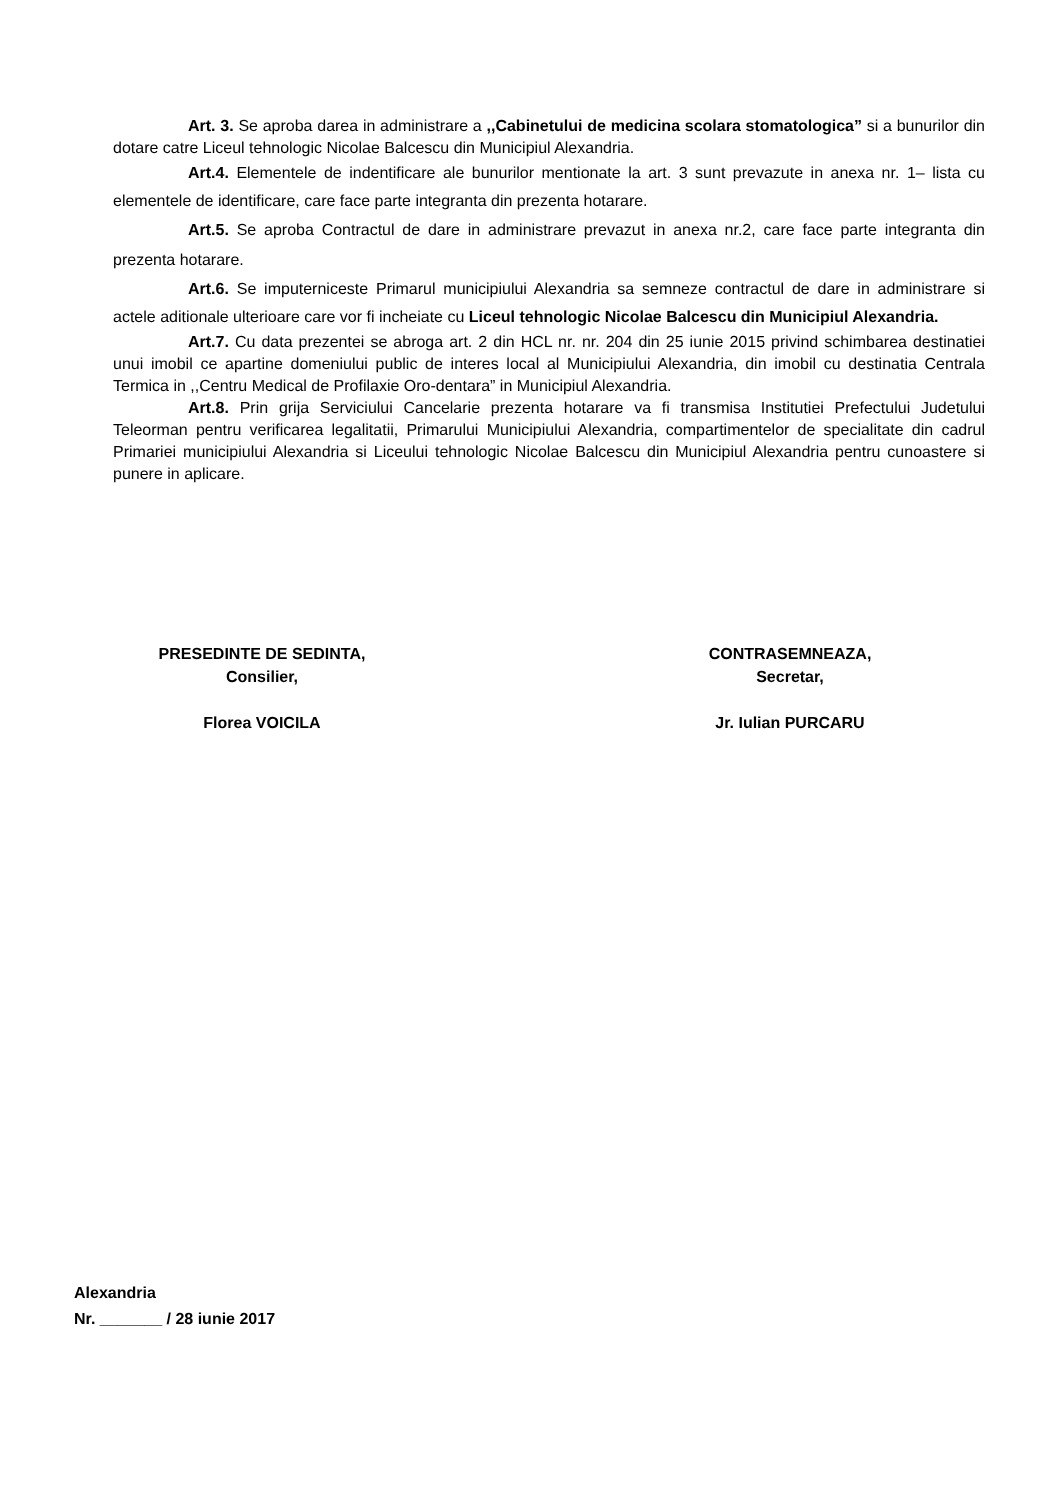Art. 3. Se aproba darea in administrare a ,,Cabinetului de medicina scolara stomatologica” si a bunurilor din dotare catre Liceul tehnologic Nicolae Balcescu din Municipiul Alexandria.
Art.4. Elementele de indentificare ale bunurilor mentionate la art. 3 sunt prevazute in anexa nr. 1– lista cu elementele de identificare, care face parte integranta din prezenta hotarare.
Art.5. Se aproba Contractul de dare in administrare prevazut in anexa nr.2, care face parte integranta din prezenta hotarare.
Art.6. Se imputerniceste Primarul municipiului Alexandria sa semneze contractul de dare in administrare si actele aditionale ulterioare care vor fi incheiate cu Liceul tehnologic Nicolae Balcescu din Municipiul Alexandria.
Art.7. Cu data prezentei se abroga art. 2 din HCL nr. nr. 204 din 25 iunie 2015 privind schimbarea destinatiei unui imobil ce apartine domeniului public de interes local al Municipiului Alexandria, din imobil cu destinatia Centrala Termica in ,,Centru Medical de Profilaxie Oro-dentara” in Municipiul Alexandria.
Art.8. Prin grija Serviciului Cancelarie prezenta hotarare va fi transmisa Institutiei Prefectului Judetului Teleorman pentru verificarea legalitatii, Primarului Municipiului Alexandria, compartimentelor de specialitate din cadrul Primariei municipiului Alexandria si Liceului tehnologic Nicolae Balcescu din Municipiul Alexandria pentru cunoastere si punere in aplicare.
PRESEDINTE DE SEDINTA,
Consilier,
Florea VOICILA
CONTRASEMNEAZA,
Secretar,
Jr. Iulian PURCARU
Alexandria
Nr. _______ / 28 iunie 2017